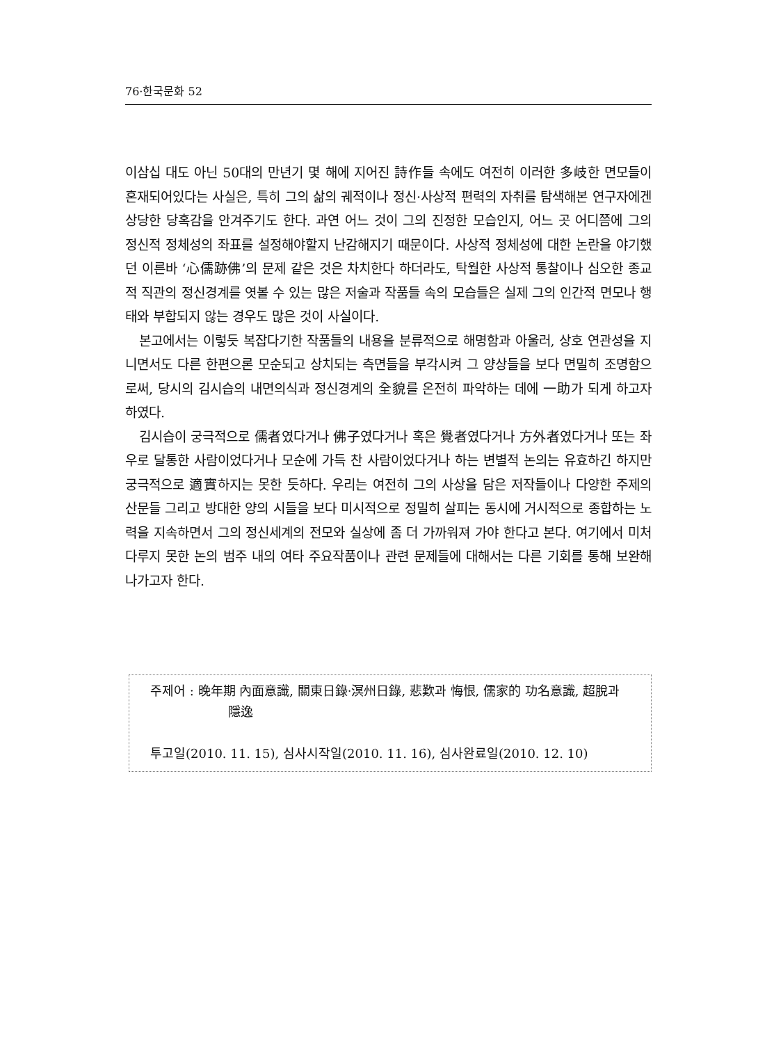76·한국문화 52
이삼십 대도 아닌 50대의 만년기 몇 해에 지어진 詩作들 속에도 여전히 이러한 多岐한 면모들이 혼재되어있다는 사실은, 특히 그의 삶의 궤적이나 정신·사상적 편력의 자취를 탐색해본 연구자에겐 상당한 당혹감을 안겨주기도 한다. 과연 어느 것이 그의 진정한 모습인지, 어느 곳 어디쯤에 그의 정신적 정체성의 좌표를 설정해야할지 난감해지기 때문이다. 사상적 정체성에 대한 논란을 야기했던 이른바 ‘心儒跡佛’의 문제 같은 것은 차치한다 하더라도, 탁월한 사상적 통찰이나 심오한 종교적 직관의 정신경계를 엿볼 수 있는 많은 저술과 작품들 속의 모습들은 실제 그의 인간적 면모나 행태와 부합되지 않는 경우도 많은 것이 사실이다.
본고에서는 이렇듯 복잡다기한 작품들의 내용을 분류적으로 해명함과 아울러, 상호 연관성을 지니면서도 다른 한편으론 모순되고 상치되는 측면들을 부각시켜 그 양상들을 보다 면밀히 조명함으로써, 당시의 김시습의 내면의식과 정신경계의 全貌를 온전히 파악하는 데에 一助가 되게 하고자 하였다.
김시습이 궁극적으로 儒者였다거나 佛子였다거나 혹은 覺者였다거나 方外者였다거나 또는 좌우로 달통한 사람이었다거나 모순에 가득 찬 사람이었다거나 하는 변별적 논의는 유효하긴 하지만 궁극적으로 適實하지는 못한 듯하다. 우리는 여전히 그의 사상을 담은 저작들이나 다양한 주제의 산문들 그리고 방대한 양의 시들을 보다 미시적으로 정밀히 살피는 동시에 거시적으로 종합하는 노력을 지속하면서 그의 정신세계의 전모와 실상에 좀 더 가까워져 가야 한다고 본다. 여기에서 미처 다루지 못한 논의 범주 내의 여타 주요작품이나 관련 문제들에 대해서는 다른 기회를 통해 보완해나가고자 한다.
주제어 : 晩年期 內面意識, 關東日錄·溟州日錄, 悲歎과 悔恨, 儒家的 功名意識, 超脫과 隱逸
투고일(2010. 11. 15), 심사시작일(2010. 11. 16), 심사완료일(2010. 12. 10)